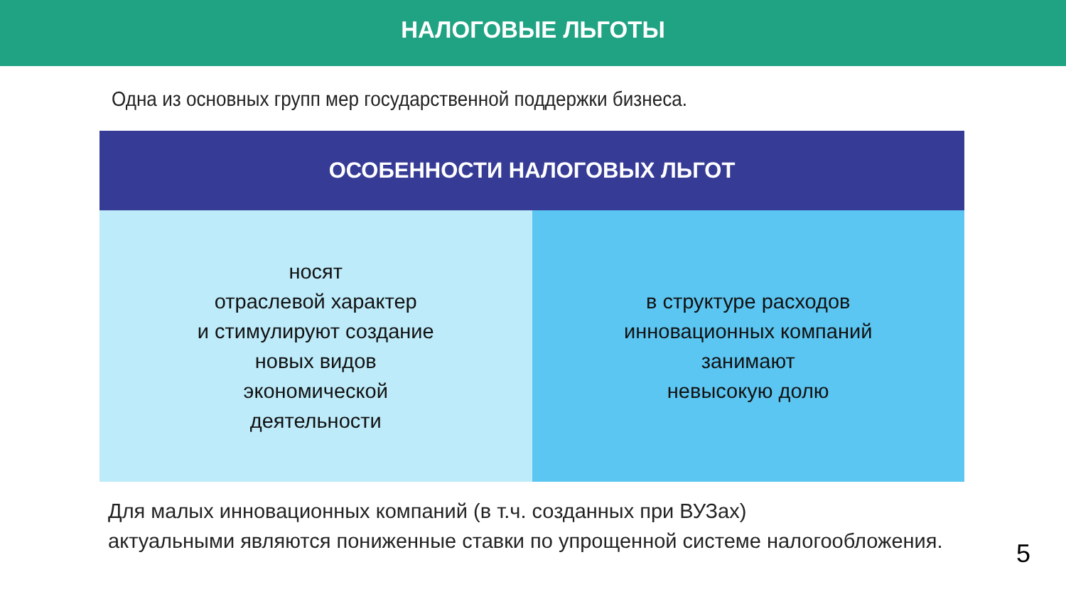НАЛОГОВЫЕ ЛЬГОТЫ
Одна из основных групп мер государственной поддержки бизнеса.
ОСОБЕННОСТИ НАЛОГОВЫХ ЛЬГОТ
носят
отраслевой характер
и стимулируют создание
новых видов
экономической
деятельности
в структуре расходов
инновационных компаний
занимают
невысокую долю
Для малых инновационных компаний (в т.ч. созданных при ВУЗах)
актуальными являются пониженные ставки по упрощенной системе налогообложения.
5